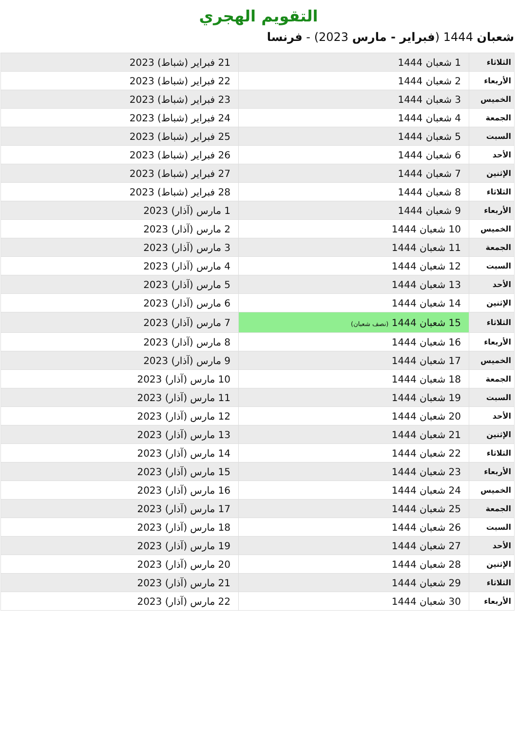التقويم الهجري
شعبان 1444 (فبراير - مارس 2023) - فرنسا
| الثلاثاء | 1 شعبان 1444 | 21 فبراير (شباط) 2023 |
| الأربعاء | 2 شعبان 1444 | 22 فبراير (شباط) 2023 |
| الخميس | 3 شعبان 1444 | 23 فبراير (شباط) 2023 |
| الجمعة | 4 شعبان 1444 | 24 فبراير (شباط) 2023 |
| السبت | 5 شعبان 1444 | 25 فبراير (شباط) 2023 |
| الأحد | 6 شعبان 1444 | 26 فبراير (شباط) 2023 |
| الإثنين | 7 شعبان 1444 | 27 فبراير (شباط) 2023 |
| الثلاثاء | 8 شعبان 1444 | 28 فبراير (شباط) 2023 |
| الأربعاء | 9 شعبان 1444 | 1 مارس (آذار) 2023 |
| الخميس | 10 شعبان 1444 | 2 مارس (آذار) 2023 |
| الجمعة | 11 شعبان 1444 | 3 مارس (آذار) 2023 |
| السبت | 12 شعبان 1444 | 4 مارس (آذار) 2023 |
| الأحد | 13 شعبان 1444 | 5 مارس (آذار) 2023 |
| الإثنين | 14 شعبان 1444 | 6 مارس (آذار) 2023 |
| الثلاثاء | 15 شعبان 1444 (نصف شعبان) | 7 مارس (آذار) 2023 |
| الأربعاء | 16 شعبان 1444 | 8 مارس (آذار) 2023 |
| الخميس | 17 شعبان 1444 | 9 مارس (آذار) 2023 |
| الجمعة | 18 شعبان 1444 | 10 مارس (آذار) 2023 |
| السبت | 19 شعبان 1444 | 11 مارس (آذار) 2023 |
| الأحد | 20 شعبان 1444 | 12 مارس (آذار) 2023 |
| الإثنين | 21 شعبان 1444 | 13 مارس (آذار) 2023 |
| الثلاثاء | 22 شعبان 1444 | 14 مارس (آذار) 2023 |
| الأربعاء | 23 شعبان 1444 | 15 مارس (آذار) 2023 |
| الخميس | 24 شعبان 1444 | 16 مارس (آذار) 2023 |
| الجمعة | 25 شعبان 1444 | 17 مارس (آذار) 2023 |
| السبت | 26 شعبان 1444 | 18 مارس (آذار) 2023 |
| الأحد | 27 شعبان 1444 | 19 مارس (آذار) 2023 |
| الإثنين | 28 شعبان 1444 | 20 مارس (آذار) 2023 |
| الثلاثاء | 29 شعبان 1444 | 21 مارس (آذار) 2023 |
| الأربعاء | 30 شعبان 1444 | 22 مارس (آذار) 2023 |